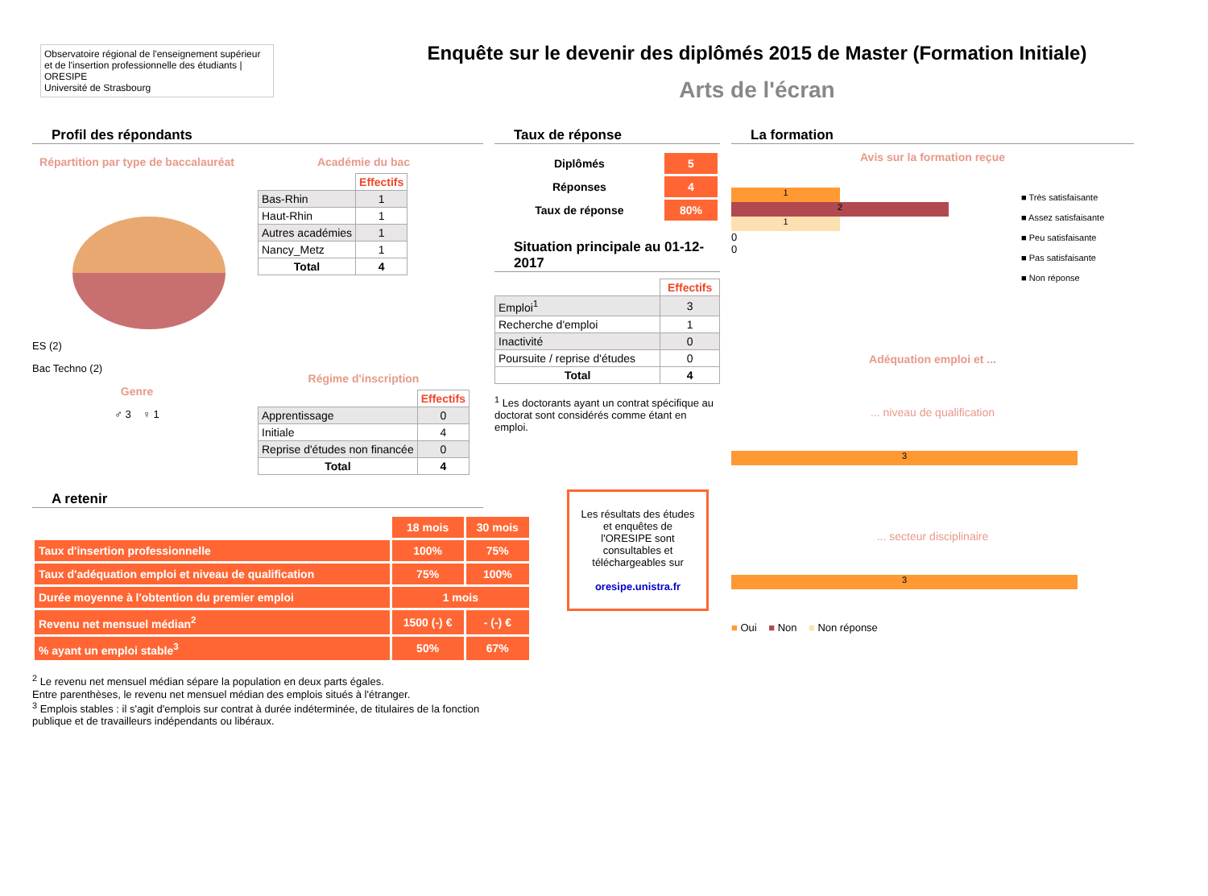Observatoire régional de l'enseignement supérieur
et de l'insertion professionnelle des étudiants | ORESIPE
Université de Strasbourg
Enquête sur le devenir des diplômés 2015 de Master (Formation Initiale)
Arts de l'écran
Profil des répondants
Répartition par type de baccalauréat
ES (2)
Bac Techno (2)
Genre
♂ 3 ♀ 1
Académie du bac
| | Effectifs |
| Bas-Rhin | 1 |
| Haut-Rhin | 1 |
| Autres académies | 1 |
| Nancy_Metz | 1 |
| Total | 4 |
Régime d'inscription
| | Effectifs |
| Apprentissage | 0 |
| Initiale | 4 |
| Reprise d'études non financée | 0 |
| Total | 4 |
A retenir
| | 18 mois | 30 mois |
| Taux d'insertion professionnelle | 100% | 75% |
| Taux d'adéquation emploi et niveau de qualification | 75% | 100% |
| Durée moyenne à l'obtention du premier emploi | 1 mois | |
| Revenu net mensuel médian<sup>2</sup> | 1500 (-) € | - (-) € |
| % ayant un emploi stable<sup>3</sup> | 50% | 67% |
<sup>2</sup> Le revenu net mensuel médian sépare la population en deux parts égales.
Entre parenthèses, le revenu net mensuel médian des emplois situés à l'étranger.
<sup>3</sup> Emplois stables : il s'agit d'emplois sur contrat à durée indéterminée, de titulaires de la fonction publique et de travailleurs indépendants ou libéraux.
Taux de réponse
| Diplômés | 5 |
| Réponses | 4 |
| Taux de réponse | 80% |
Situation principale au 01-12-2017
| | Effectifs |
| Emploi<sup>1</sup> | 3 |
| Recherche d'emploi | 1 |
| Inactivité | 0 |
| Poursuite / reprise d'études | 0 |
| Total | 4 |
<sup>1</sup> Les doctorants ayant un contrat spécifique au doctorat sont considérés comme étant en emploi.
Les résultats des études et enquêtes de l'ORESIPE sont consultables et téléchargeables sur
oresipe.unistra.fr
La formation
Avis sur la formation reçue
1
2
1
0
0
■ Très satisfaisante
■ Assez satisfaisante
■ Peu satisfaisante
■ Pas satisfaisante
■ Non réponse
Adéquation emploi et ...
... niveau de qualification
3
... secteur disciplinaire
3
■ Oui ■ Non ■ Non réponse